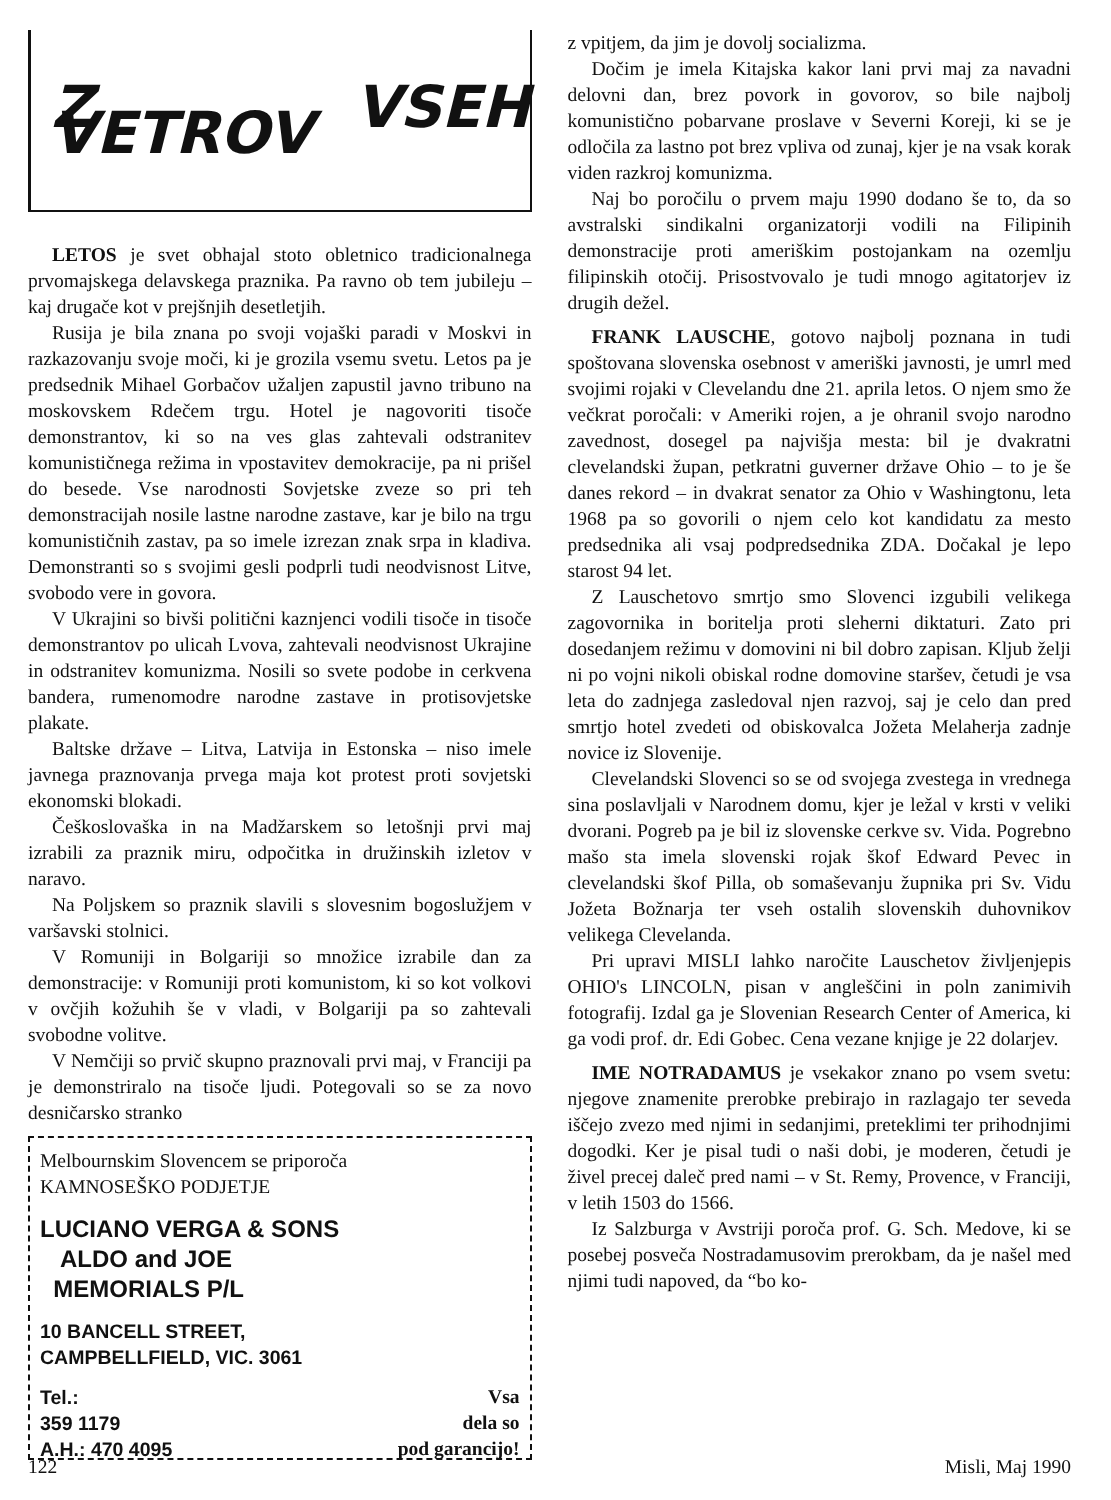Z VSEH VETROV
LETOS je svet obhajal stoto obletnico tradicionalnega prvomajskega delavskega praznika. Pa ravno ob tem jubileju – kaj drugače kot v prejšnjih desetletjih.
Rusija je bila znana po svoji vojaški paradi v Moskvi in razkazovanju svoje moči, ki je grozila vsemu svetu. Letos pa je predsednik Mihael Gorbačov užaljen zapustil javno tribuno na moskovskem Rdečem trgu. Hotel je nagovoriti tisoče demonstrantov, ki so na ves glas zahtevali odstranitev komunističnega režima in vpostavitev demokracije, pa ni prišel do besede. Vse narodnosti Sovjetske zveze so pri teh demonstracijah nosile lastne narodne zastave, kar je bilo na trgu komunističnih zastav, pa so imele izrezan znak srpa in kladiva. Demonstranti so s svojimi gesli podprli tudi neodvisnost Litve, svobodo vere in govora.
V Ukrajini so bivši politični kaznjenci vodili tisoče in tisoče demonstrantov po ulicah Lvova, zahtevali neodvisnost Ukrajine in odstranitev komunizma. Nosili so svete podobe in cerkvena bandera, rumenomodre narodne zastave in protisovjetske plakate.
Baltske države – Litva, Latvija in Estonska – niso imele javnega praznovanja prvega maja kot protest proti sovjetski ekonomski blokadi.
Češkoslovaška in na Madžarskem so letošnji prvi maj izrabili za praznik miru, odpočitka in družinskih izletov v naravo.
Na Poljskem so praznik slavili s slovesnim bogoslužjem v varšavski stolnici.
V Romuniji in Bolgariji so množice izrabile dan za demonstracije: v Romuniji proti komunistom, ki so kot volkovi v ovčjih kožuhih še v vladi, v Bolgariji pa so zahtevali svobodne volitve.
V Nemčiji so prvič skupno praznovali prvi maj, v Franciji pa je demonstriralo na tisoče ljudi. Potegovali so se za novo desničarsko stranko
Melbournskim Slovencem se priporoča
KAMNOSEŠKO PODJETJE
LUCIANO VERGA & SONS
ALDO and JOE
MEMORIALS P/L
10 BANCELL STREET,
CAMPBELLFIELD, VIC. 3061
Tel.:
359 1179
A.H.: 470 4095
Vsa
dela so
pod garancijo!
z vpitjem, da jim je dovolj socializma.
Dočim je imela Kitajska kakor lani prvi maj za navadni delovni dan, brez povork in govorov, so bile najbolj komunistično pobarvane proslave v Severni Koreji, ki se je odločila za lastno pot brez vpliva od zunaj, kjer je na vsak korak viden razkroj komunizma.
Naj bo poročilu o prvem maju 1990 dodano še to, da so avstralski sindikalni organizatorji vodili na Filipinih demonstracije proti ameriškim postojankam na ozemlju filipinskih otočij. Prisostvovalo je tudi mnogo agitatorjev iz drugih dežel.
FRANK LAUSCHE, gotovo najbolj poznana in tudi spoštovana slovenska osebnost v ameriški javnosti, je umrl med svojimi rojaki v Clevelandu dne 21. aprila letos. O njem smo že večkrat poročali: v Ameriki rojen, a je ohranil svojo narodno zavednost, dosegel pa najvišja mesta: bil je dvakratni clevelandski župan, petkratni guverner države Ohio – to je še danes rekord – in dvakrat senator za Ohio v Washingtonu, leta 1968 pa so govorili o njem celo kot kandidatu za mesto predsednika ali vsaj podpredsednika ZDA. Dočakal je lepo starost 94 let.
Z Lauschetovo smrtjo smo Slovenci izgubili velikega zagovornika in boritelja proti sleherni diktaturi. Zato pri dosedanjem režimu v domovini ni bil dobro zapisan. Kljub želji ni po vojni nikoli obiskal rodne domovine staršev, četudi je vsa leta do zadnjega zasledoval njen razvoj, saj je celo dan pred smrtjo hotel zvedeti od obiskovalca Jožeta Melaherja zadnje novice iz Slovenije.
Clevelandski Slovenci so se od svojega zvestega in vrednega sina poslavljali v Narodnem domu, kjer je ležal v krsti v veliki dvorani. Pogreb pa je bil iz slovenske cerkve sv. Vida. Pogrebno mašo sta imela slovenski rojak škof Edward Pevec in clevelandski škof Pilla, ob somaševanju župnika pri Sv. Vidu Jožeta Božnarja ter vseh ostalih slovenskih duhovnikov velikega Clevelanda.
Pri upravi MISLI lahko naročite Lauschetov življenjepis OHIO's LINCOLN, pisan v angleščini in poln zanimivih fotografij. Izdal ga je Slovenian Research Center of America, ki ga vodi prof. dr. Edi Gobec. Cena vezane knjige je 22 dolarjev.
IME NOTRADAMUS je vsekakor znano po vsem svetu: njegove znamenite prerobke prebirajo in razlagajo ter seveda iščejo zvezo med njimi in sedanjimi, preteklimi ter prihodnjimi dogodki. Ker je pisal tudi o naši dobi, je moderen, četudi je živel precej daleč pred nami – v St. Remy, Provence, v Franciji, v letih 1503 do 1566.
Iz Salzburga v Avstriji poroča prof. G. Sch. Medove, ki se posebej posveča Nostradamusovim prerokbam, da je našel med njimi tudi napoved, da “bo ko-
122 Misli, Maj 1990